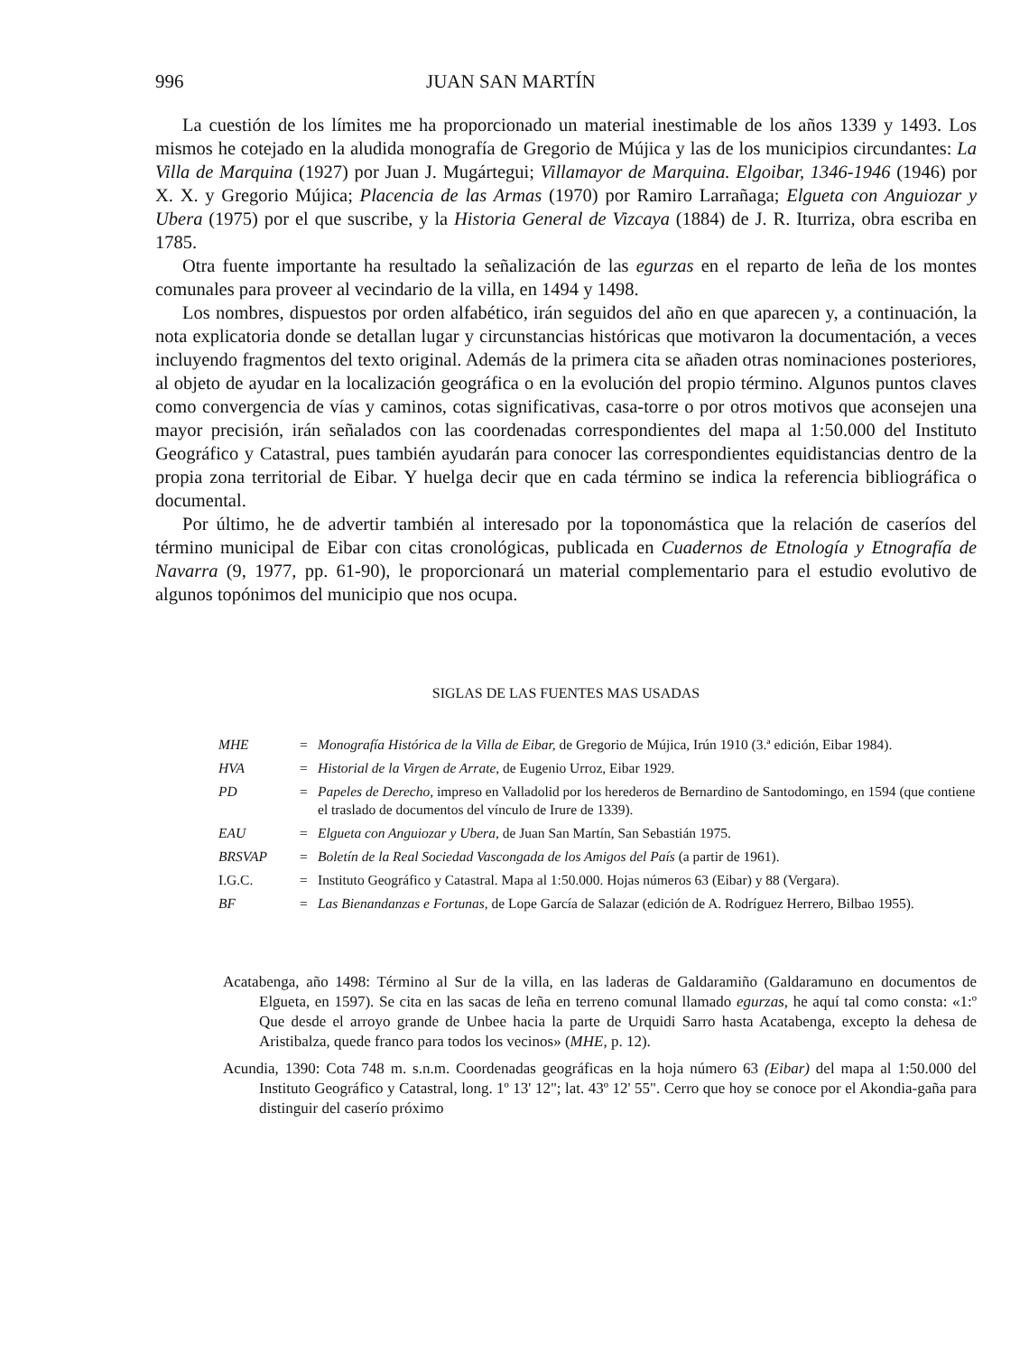996 JUAN SAN MARTÍN
La cuestión de los límites me ha proporcionado un material inestimable de los años 1339 y 1493. Los mismos he cotejado en la aludida monografía de Gregorio de Mújica y las de los municipios circundantes: La Villa de Marquina (1927) por Juan J. Mugártegui; Villamayor de Marquina. Elgoibar, 1346-1946 (1946) por X. X. y Gregorio Mújica; Placencia de las Armas (1970) por Ramiro Larrañaga; Elgueta con Anguiozar y Ubera (1975) por el que suscribe, y la Historia General de Vizcaya (1884) de J. R. Iturriza, obra escriba en 1785.
Otra fuente importante ha resultado la señalización de las egurzas en el reparto de leña de los montes comunales para proveer al vecindario de la villa, en 1494 y 1498.
Los nombres, dispuestos por orden alfabético, irán seguidos del año en que aparecen y, a continuación, la nota explicatoria donde se detallan lugar y circunstancias históricas que motivaron la documentación, a veces incluyendo fragmentos del texto original. Además de la primera cita se añaden otras nominaciones posteriores, al objeto de ayudar en la localización geográfica o en la evolución del propio término. Algunos puntos claves como convergencia de vías y caminos, cotas significativas, casa-torre o por otros motivos que aconsejen una mayor precisión, irán señalados con las coordenadas correspondientes del mapa al 1:50.000 del Instituto Geográfico y Catastral, pues también ayudarán para conocer las correspondientes equidistancias dentro de la propia zona territorial de Eibar. Y huelga decir que en cada término se indica la referencia bibliográfica o documental.
Por último, he de advertir también al interesado por la toponomástica que la relación de caseríos del término municipal de Eibar con citas cronológicas, publicada en Cuadernos de Etnología y Etnografía de Navarra (9, 1977, pp. 61-90), le proporcionará un material complementario para el estudio evolutivo de algunos topónimos del municipio que nos ocupa.
SIGLAS DE LAS FUENTES MAS USADAS
| MHE | = | Monografía Histórica de la Villa de Eibar, de Gregorio de Mújica, Irún 1910 (3.ª edición, Eibar 1984). |
| HVA | = | Historial de la Virgen de Arrate, de Eugenio Urroz, Eibar 1929. |
| PD | = | Papeles de Derecho, impreso en Valladolid por los herederos de Bernardino de Santodomingo, en 1594 (que contiene el traslado de documentos del vínculo de Irure de 1339). |
| EAU | = | Elgueta con Anguiozar y Ubera, de Juan San Martín, San Sebastián 1975. |
| BRSVAP | = | Boletín de la Real Sociedad Vascongada de los Amigos del País (a partir de 1961). |
| I.G.C. | = | Instituto Geográfico y Catastral. Mapa al 1:50.000. Hojas números 63 (Eibar) y 88 (Vergara). |
| BF | = | Las Bienandanzas e Fortunas, de Lope García de Salazar (edición de A. Rodríguez Herrero, Bilbao 1955). |
Acatabenga, año 1498: Término al Sur de la villa, en las laderas de Galdaramiño (Galdaramuno en documentos de Elgueta, en 1597). Se cita en las sacas de leña en terreno comunal llamado egurzas, he aquí tal como consta: «1:º Que desde el arroyo grande de Unbee hacia la parte de Urquidi Sarro hasta Acatabenga, excepto la dehesa de Aristibalza, quede franco para todos los vecinos» (MHE, p. 12).
Acundia, 1390: Cota 748 m. s.n.m. Coordenadas geográficas en la hoja número 63 (Eibar) del mapa al 1:50.000 del Instituto Geográfico y Catastral, long. 1º 13' 12"; lat. 43º 12' 55". Cerro que hoy se conoce por el Akondia-gaña para distinguir del caserío próximo